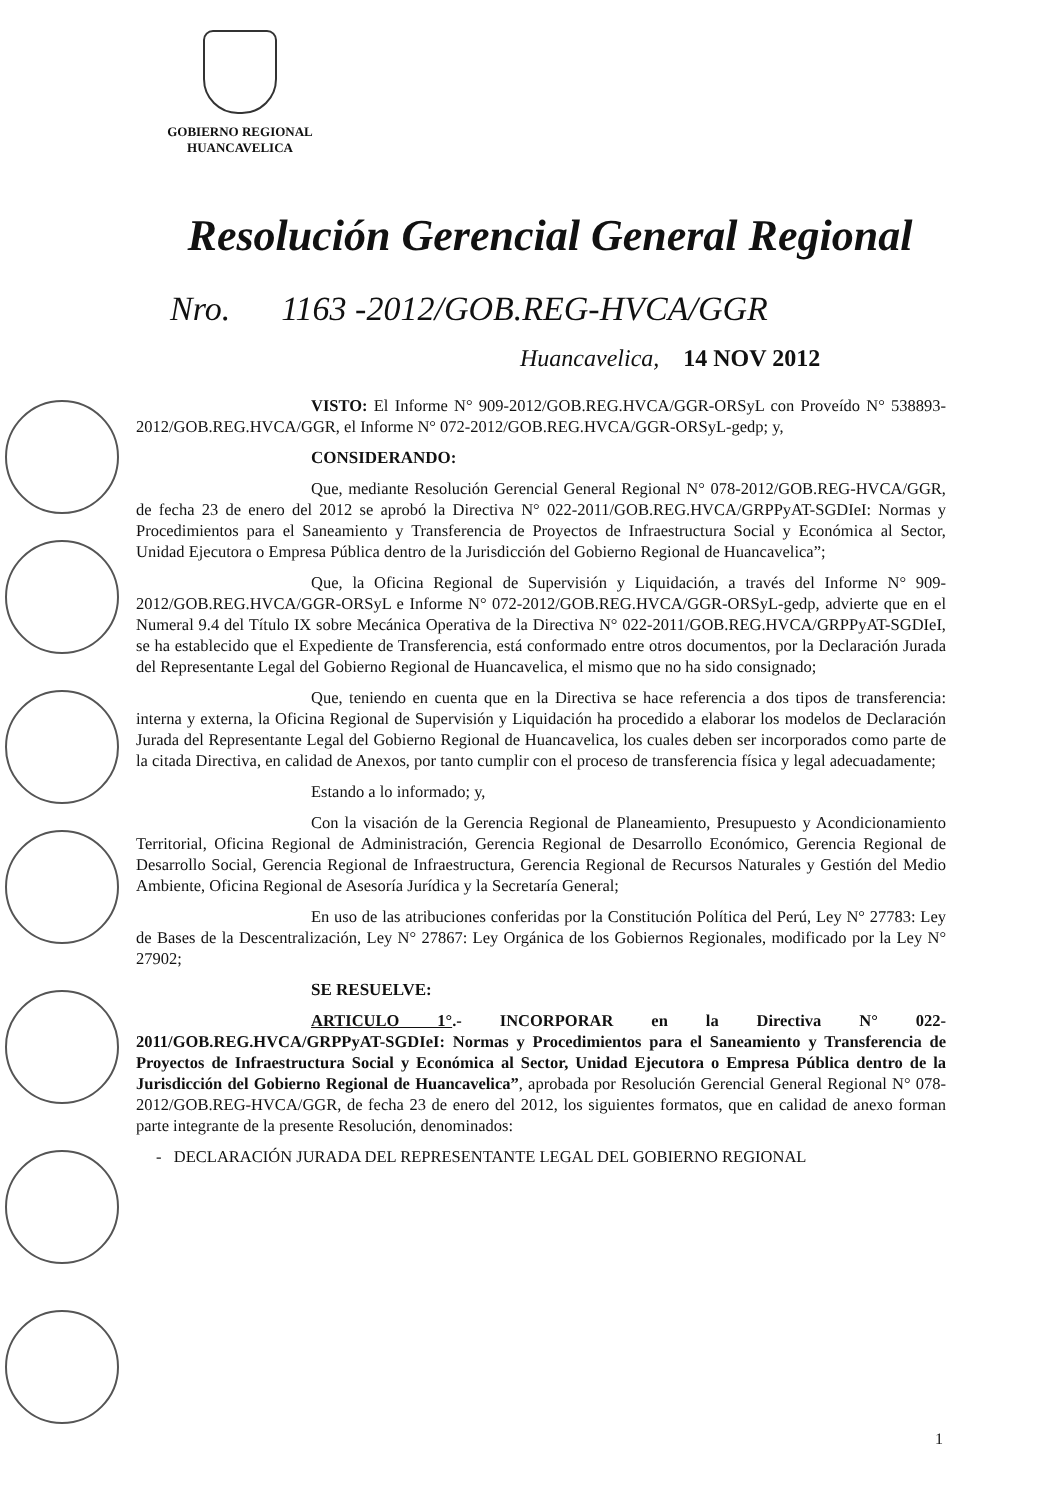GOBIERNO REGIONAL
HUANCAVELICA
Resolución Gerencial General Regional
Nro. 1163 -2012/GOB.REG-HVCA/GGR
Huancavelica, 14 NOV 2012
VISTO: El Informe N° 909-2012/GOB.REG.HVCA/GGR-ORSyL con Proveído N° 538893-2012/GOB.REG.HVCA/GGR, el Informe N° 072-2012/GOB.REG.HVCA/GGR-ORSyL-gedp; y,
CONSIDERANDO:
Que, mediante Resolución Gerencial General Regional N° 078-2012/GOB.REG-HVCA/GGR, de fecha 23 de enero del 2012 se aprobó la Directiva N° 022-2011/GOB.REG.HVCA/GRPPyAT-SGDIeI: Normas y Procedimientos para el Saneamiento y Transferencia de Proyectos de Infraestructura Social y Económica al Sector, Unidad Ejecutora o Empresa Pública dentro de la Jurisdicción del Gobierno Regional de Huancavelica”;
Que, la Oficina Regional de Supervisión y Liquidación, a través del Informe N° 909-2012/GOB.REG.HVCA/GGR-ORSyL e Informe N° 072-2012/GOB.REG.HVCA/GGR-ORSyL-gedp, advierte que en el Numeral 9.4 del Título IX sobre Mecánica Operativa de la Directiva N° 022-2011/GOB.REG.HVCA/GRPPyAT-SGDIeI, se ha establecido que el Expediente de Transferencia, está conformado entre otros documentos, por la Declaración Jurada del Representante Legal del Gobierno Regional de Huancavelica, el mismo que no ha sido consignado;
Que, teniendo en cuenta que en la Directiva se hace referencia a dos tipos de transferencia: interna y externa, la Oficina Regional de Supervisión y Liquidación ha procedido a elaborar los modelos de Declaración Jurada del Representante Legal del Gobierno Regional de Huancavelica, los cuales deben ser incorporados como parte de la citada Directiva, en calidad de Anexos, por tanto cumplir con el proceso de transferencia física y legal adecuadamente;
Estando a lo informado; y,
Con la visación de la Gerencia Regional de Planeamiento, Presupuesto y Acondicionamiento Territorial, Oficina Regional de Administración, Gerencia Regional de Desarrollo Económico, Gerencia Regional de Desarrollo Social, Gerencia Regional de Infraestructura, Gerencia Regional de Recursos Naturales y Gestión del Medio Ambiente, Oficina Regional de Asesoría Jurídica y la Secretaría General;
En uso de las atribuciones conferidas por la Constitución Política del Perú, Ley N° 27783: Ley de Bases de la Descentralización, Ley N° 27867: Ley Orgánica de los Gobiernos Regionales, modificado por la Ley N° 27902;
SE RESUELVE:
ARTICULO 1°.- INCORPORAR en la Directiva N° 022-2011/GOB.REG.HVCA/GRPPyAT-SGDIeI: Normas y Procedimientos para el Saneamiento y Transferencia de Proyectos de Infraestructura Social y Económica al Sector, Unidad Ejecutora o Empresa Pública dentro de la Jurisdicción del Gobierno Regional de Huancavelica”, aprobada por Resolución Gerencial General Regional N° 078-2012/GOB.REG-HVCA/GGR, de fecha 23 de enero del 2012, los siguientes formatos, que en calidad de anexo forman parte integrante de la presente Resolución, denominados:
- DECLARACIÓN JURADA DEL REPRESENTANTE LEGAL DEL GOBIERNO REGIONAL
1